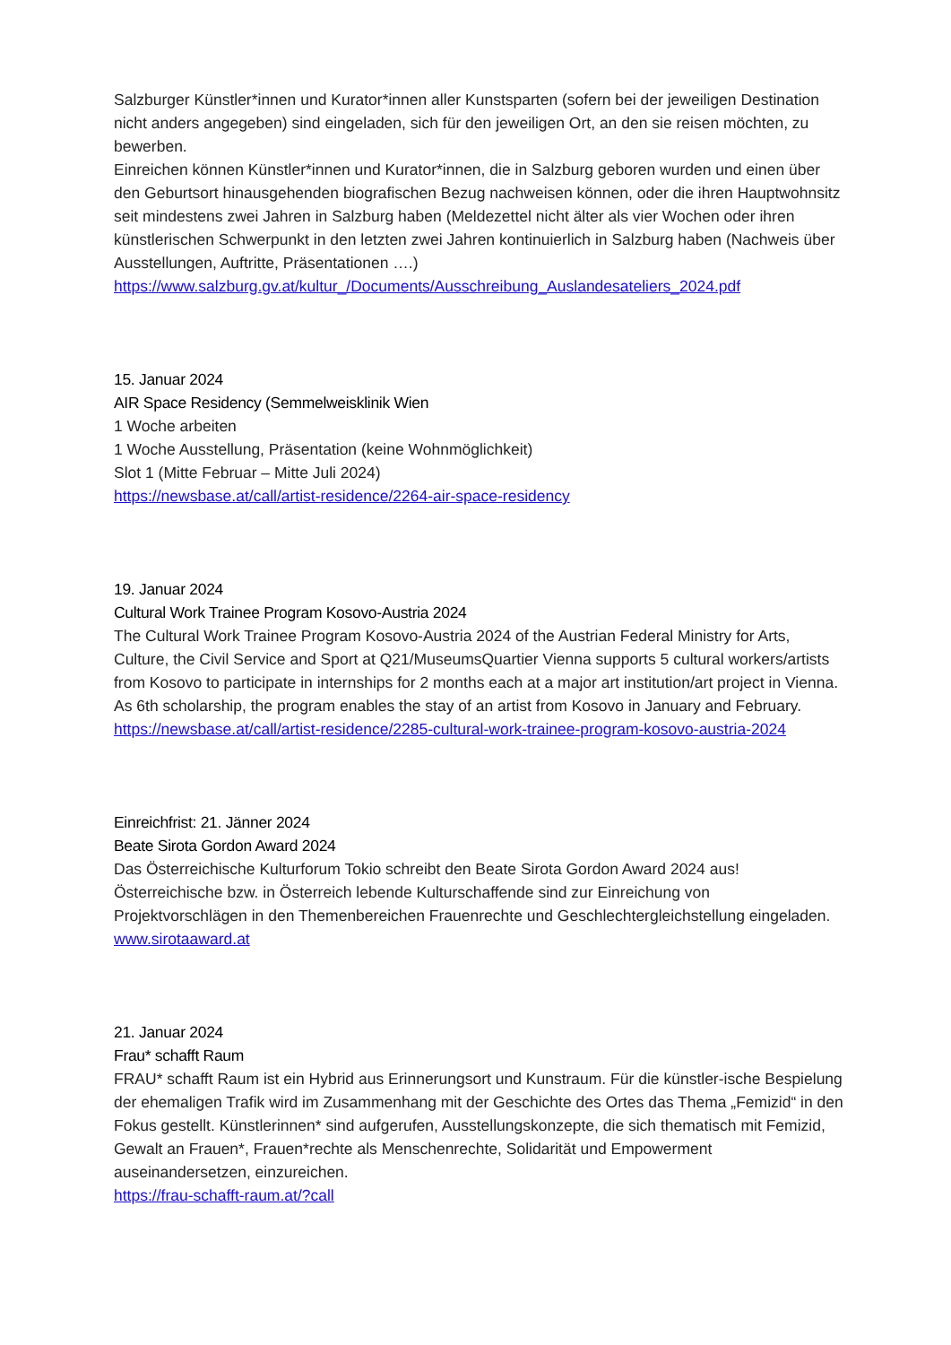Salzburger Künstler*innen und Kurator*innen aller Kunstsparten (sofern bei der jeweiligen Destination nicht anders angegeben) sind eingeladen, sich für den jeweiligen Ort, an den sie reisen möchten, zu bewerben.
Einreichen können Künstler*innen und Kurator*innen, die in Salzburg geboren wurden und einen über den Geburtsort hinausgehenden biografischen Bezug nachweisen können, oder die ihren Hauptwohnsitz seit mindestens zwei Jahren in Salzburg haben (Meldezettel nicht älter als vier Wochen oder ihren künstlerischen Schwerpunkt in den letzten zwei Jahren kontinuierlich in Salzburg haben (Nachweis über Ausstellungen, Auftritte, Präsentationen ….)
https://www.salzburg.gv.at/kultur_/Documents/Ausschreibung_Auslandesateliers_2024.pdf
15. Januar 2024
AIR Space Residency (Semmelweisklinik Wien
1 Woche arbeiten
1 Woche Ausstellung, Präsentation (keine Wohnmöglichkeit)
Slot 1 (Mitte Februar – Mitte Juli 2024)
https://newsbase.at/call/artist-residence/2264-air-space-residency
19. Januar 2024
Cultural Work Trainee Program Kosovo-Austria 2024
The Cultural Work Trainee Program Kosovo-Austria 2024 of the Austrian Federal Ministry for Arts, Culture, the Civil Service and Sport at Q21/MuseumsQuartier Vienna supports 5 cultural workers/artists from Kosovo to participate in internships for 2 months each at a major art institution/art project in Vienna. As 6th scholarship, the program enables the stay of an artist from Kosovo in January and February.
https://newsbase.at/call/artist-residence/2285-cultural-work-trainee-program-kosovo-austria-2024
Einreichfrist: 21. Jänner 2024
Beate Sirota Gordon Award 2024
Das Österreichische Kulturforum Tokio schreibt den Beate Sirota Gordon Award 2024 aus! Österreichische bzw. in Österreich lebende Kulturschaffende sind zur Einreichung von Projektvorschlägen in den Themenbereichen Frauenrechte und Geschlechtergleichstellung eingeladen.
www.sirotaaward.at
21. Januar 2024
Frau* schafft Raum
FRAU* schafft Raum ist ein Hybrid aus Erinnerungsort und Kunstraum. Für die künstler-ische Bespielung der ehemaligen Trafik wird im Zusammenhang mit der Geschichte des Ortes das Thema „Femizid“ in den Fokus gestellt. Künstlerinnen* sind aufgerufen, Ausstellungskonzepte, die sich thematisch mit Femizid, Gewalt an Frauen*, Frauen*rechte als Menschenrechte, Solidarität und Empowerment auseinandersetzen, einzureichen.
https://frau-schafft-raum.at/?call